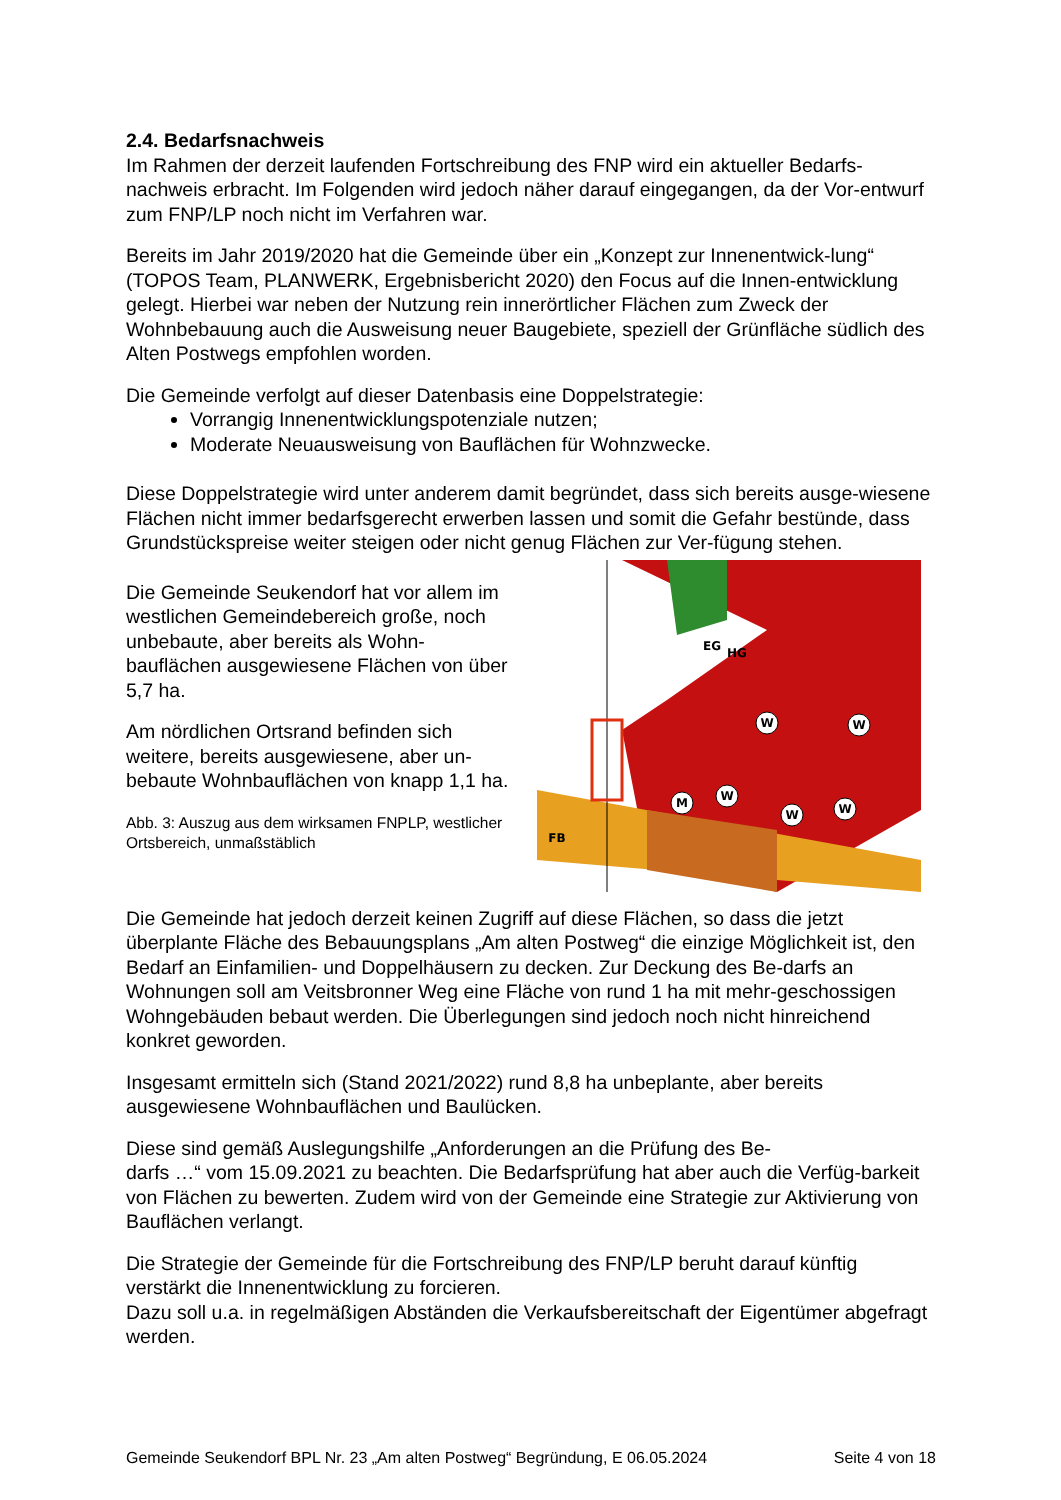2.4. Bedarfsnachweis
Im Rahmen der derzeit laufenden Fortschreibung des FNP wird ein aktueller Bedarfs-nachweis erbracht. Im Folgenden wird jedoch näher darauf eingegangen, da der Vor-entwurf zum FNP/LP noch nicht im Verfahren war.
Bereits im Jahr 2019/2020 hat die Gemeinde über ein „Konzept zur Innenentwick-lung“ (TOPOS Team, PLANWERK, Ergebnisbericht 2020) den Focus auf die Innen-entwicklung gelegt. Hierbei war neben der Nutzung rein innerörtlicher Flächen zum Zweck der Wohnbebauung auch die Ausweisung neuer Baugebiete, speziell der Grünfläche südlich des Alten Postwegs empfohlen worden.
Die Gemeinde verfolgt auf dieser Datenbasis eine Doppelstrategie:
Vorrangig Innenentwicklungspotenziale nutzen;
Moderate Neuausweisung von Bauflächen für Wohnzwecke.
Diese Doppelstrategie wird unter anderem damit begründet, dass sich bereits ausge-wiesene Flächen nicht immer bedarfsgerecht erwerben lassen und somit die Gefahr bestünde, dass Grundstückspreise weiter steigen oder nicht genug Flächen zur Ver-fügung stehen.
Die Gemeinde Seukendorf hat vor allem im westlichen Gemeindebereich große, noch unbebaute, aber bereits als Wohn-bauflächen ausgewiesene Flächen von über 5,7 ha.
Am nördlichen Ortsrand befinden sich weitere, bereits ausgewiesene, aber un-bebaute Wohnbauflächen von knapp 1,1 ha.
Abb. 3: Auszug aus dem wirksamen FNPLP, westlicher Ortsbereich, unmaßstäblich
W
W
W
M
W
W
EG
HG
FB
Die Gemeinde hat jedoch derzeit keinen Zugriff auf diese Flächen, so dass die jetzt überplante Fläche des Bebauungsplans „Am alten Postweg“ die einzige Möglichkeit ist, den Bedarf an Einfamilien- und Doppelhäusern zu decken. Zur Deckung des Be-darfs an Wohnungen soll am Veitsbronner Weg eine Fläche von rund 1 ha mit mehr-geschossigen Wohngebäuden bebaut werden. Die Überlegungen sind jedoch noch nicht hinreichend konkret geworden.
Insgesamt ermitteln sich (Stand 2021/2022) rund 8,8 ha unbeplante, aber bereits ausgewiesene Wohnbauflächen und Baulücken.
Diese sind gemäß Auslegungshilfe „Anforderungen an die Prüfung des Be-
darfs …“ vom 15.09.2021 zu beachten. Die Bedarfsprüfung hat aber auch die Verfüg-barkeit von Flächen zu bewerten. Zudem wird von der Gemeinde eine Strategie zur Aktivierung von Bauflächen verlangt.
Die Strategie der Gemeinde für die Fortschreibung des FNP/LP beruht darauf künftig verstärkt die Innenentwicklung zu forcieren.
Dazu soll u.a. in regelmäßigen Abständen die Verkaufsbereitschaft der Eigentümer abgefragt werden.
Gemeinde Seukendorf BPL Nr. 23 „Am alten Postweg“ Begründung, E 06.05.2024 Seite 4 von 18